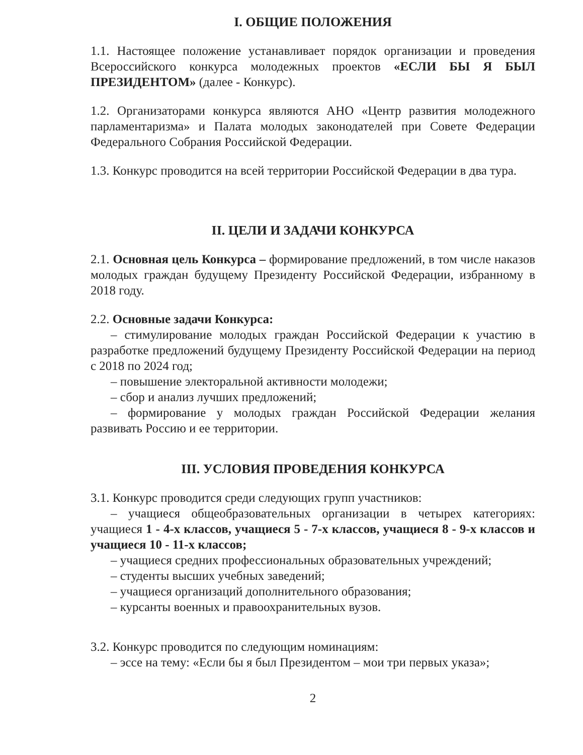I. ОБЩИЕ ПОЛОЖЕНИЯ
1.1. Настоящее положение устанавливает порядок организации и проведения Всероссийского конкурса молодежных проектов «ЕСЛИ БЫ Я БЫЛ ПРЕЗИДЕНТОМ» (далее - Конкурс).
1.2. Организаторами конкурса являются АНО «Центр развития молодежного парламентаризма» и Палата молодых законодателей при Совете Федерации Федерального Собрания Российской Федерации.
1.3. Конкурс проводится на всей территории Российской Федерации в два тура.
II. ЦЕЛИ И ЗАДАЧИ КОНКУРСА
2.1. Основная цель Конкурса – формирование предложений, в том числе наказов молодых граждан будущему Президенту Российской Федерации, избранному в 2018 году.
2.2. Основные задачи Конкурса:
– стимулирование молодых граждан Российской Федерации к участию в разработке предложений будущему Президенту Российской Федерации на период с 2018 по 2024 год;
– повышение электоральной активности молодежи;
– сбор и анализ лучших предложений;
– формирование у молодых граждан Российской Федерации желания развивать Россию и ее территории.
III. УСЛОВИЯ ПРОВЕДЕНИЯ КОНКУРСА
3.1. Конкурс проводится среди следующих групп участников:
– учащиеся общеобразовательных организации в четырех категориях: учащиеся 1 - 4-х классов, учащиеся 5 - 7-х классов, учащиеся 8 - 9-х классов и учащиеся 10 - 11-х классов;
– учащиеся средних профессиональных образовательных учреждений;
– студенты высших учебных заведений;
– учащиеся организаций дополнительного образования;
– курсанты военных и правоохранительных вузов.
3.2. Конкурс проводится по следующим номинациям:
– эссе на тему: «Если бы я был Президентом – мои три первых указа»;
2